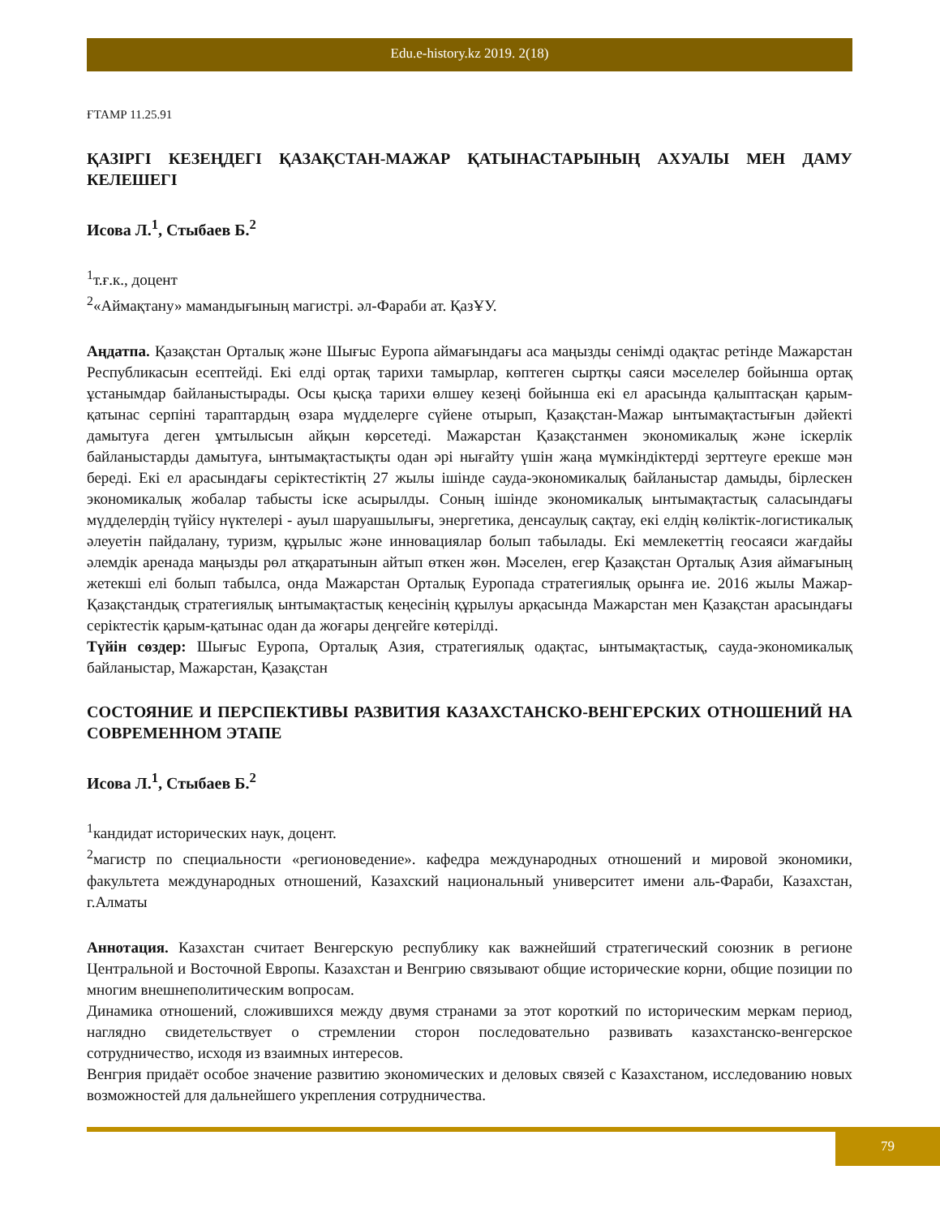Edu.e-history.kz 2019. 2(18)
ҒТАМР 11.25.91
ҚАЗІРГІ КЕЗЕҢДЕГІ ҚАЗАҚСТАН-МАЖАР ҚАТЫНАСТАРЫНЫҢ АХУАЛЫ МЕН ДАМУ КЕЛЕШЕГІ
Исова Л.<sup>1</sup>, Стыбаев Б.<sup>2</sup>
<sup>1</sup> т.ғ.к., доцент
<sup>2</sup> «Аймақтану» мамандығының магистрі. әл-Фараби ат. ҚазҰУ.
Аңдатпа. Қазақстан Орталық және Шығыс Еуропа аймағындағы аса маңызды сенімді одақтас ретінде Мажарстан Республикасын есептейді. Екі елді ортақ тарихи тамырлар, көптеген сыртқы саяси мәселелер бойынша ортақ ұстанымдар байланыстырады. Осы қысқа тарихи өлшеу кезеңі бойынша екі ел арасында қалыптасқан қарым-қатынас серпіні тараптардың өзара мүдделерге сүйене отырып, Қазақстан-Мажар ынтымақтастығын дәйекті дамытуға деген ұмтылысын айқын көрсетеді. Мажарстан Қазақстанмен экономикалық және іскерлік байланыстарды дамытуға, ынтымақтастықты одан әрі нығайту үшін жаңа мүмкіндіктерді зерттеуге ерекше мән береді. Екі ел арасындағы серіктестіктің 27 жылы ішінде сауда-экономикалық байланыстар дамыды, бірлескен экономикалық жобалар табысты іске асырылды. Соның ішінде экономикалық ынтымақтастық саласындағы мүдделердің түйісу нүктелері - ауыл шаруашылығы, энергетика, денсаулық сақтау, екі елдің көліктік-логистикалық әлеуетін пайдалану, туризм, құрылыс және инновациялар болып табылады. Екі мемлекеттің геосаяси жағдайы әлемдік аренада маңызды рөл атқаратынын айтып өткен жөн. Мәселен, егер Қазақстан Орталық Азия аймағының жетекші елі болып табылса, онда Мажарстан Орталық Еуропада стратегиялық орынға ие. 2016 жылы Мажар-Қазақстандық стратегиялық ынтымақтастық кеңесінің құрылуы арқасында Мажарстан мен Қазақстан арасындағы серіктестік қарым-қатынас одан да жоғары деңгейге көтерілді.
Түйін сөздер: Шығыс Еуропа, Орталық Азия, стратегиялық одақтас, ынтымақтастық, сауда-экономикалық байланыстар, Мажарстан, Қазақстан
СОСТОЯНИЕ И ПЕРСПЕКТИВЫ РАЗВИТИЯ КАЗАХСТАНСКО-ВЕНГЕРСКИХ ОТНОШЕНИЙ НА СОВРЕМЕННОМ ЭТАПЕ
Исова Л.<sup>1</sup>, Стыбаев Б.<sup>2</sup>
<sup>1</sup> кандидат исторических наук, доцент.
<sup>2</sup> магистр по специальности «регионоведение». кафедра международных отношений и мировой экономики, факультета международных отношений, Казахский национальный университет имени аль-Фараби, Казахстан, г.Алматы
Аннотация. Казахстан считает Венгерскую республику как важнейший стратегический союзник в регионе Центральной и Восточной Европы. Казахстан и Венгрию связывают общие исторические корни, общие позиции по многим внешнеполитическим вопросам.
Динамика отношений, сложившихся между двумя странами за этот короткий по историческим меркам период, наглядно свидетельствует о стремлении сторон последовательно развивать казахстанско-венгерское сотрудничество, исходя из взаимных интересов.
Венгрия придаёт особое значение развитию экономических и деловых связей с Казахстаном, исследованию новых возможностей для дальнейшего укрепления сотрудничества.
79